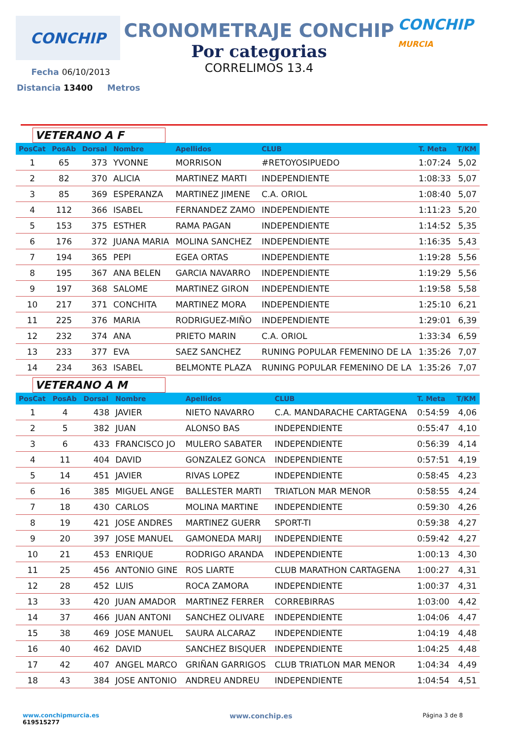CONCHIP
CRONOMETRAJE CONCHIP
Por categorias
CORRELIMOS 13.4
CONCHIP MURCIA
Fecha 06/10/2013
Distancia 13400 Metros
VETERANO A F
| PosCat | PosAb | Dorsal | Nombre | Apellidos | CLUB | T. Meta | T/KM |
| --- | --- | --- | --- | --- | --- | --- | --- |
| 1 | 65 | 373 | YVONNE | MORRISON | #RETOYOSIPUEDO | 1:07:24 | 5,02 |
| 2 | 82 | 370 | ALICIA | MARTINEZ MARTI | INDEPENDIENTE | 1:08:33 | 5,07 |
| 3 | 85 | 369 | ESPERANZA | MARTINEZ JIMENE | C.A. ORIOL | 1:08:40 | 5,07 |
| 4 | 112 | 366 | ISABEL | FERNANDEZ ZAMO | INDEPENDIENTE | 1:11:23 | 5,20 |
| 5 | 153 | 375 | ESTHER | RAMA PAGAN | INDEPENDIENTE | 1:14:52 | 5,35 |
| 6 | 176 | 372 | JUANA MARIA | MOLINA SANCHEZ | INDEPENDIENTE | 1:16:35 | 5,43 |
| 7 | 194 | 365 | PEPI | EGEA ORTAS | INDEPENDIENTE | 1:19:28 | 5,56 |
| 8 | 195 | 367 | ANA BELEN | GARCIA NAVARRO | INDEPENDIENTE | 1:19:29 | 5,56 |
| 9 | 197 | 368 | SALOME | MARTINEZ GIRON | INDEPENDIENTE | 1:19:58 | 5,58 |
| 10 | 217 | 371 | CONCHITA | MARTINEZ MORA | INDEPENDIENTE | 1:25:10 | 6,21 |
| 11 | 225 | 376 | MARIA | RODRIGUEZ-MIÑO | INDEPENDIENTE | 1:29:01 | 6,39 |
| 12 | 232 | 374 | ANA | PRIETO MARIN | C.A. ORIOL | 1:33:34 | 6,59 |
| 13 | 233 | 377 | EVA | SAEZ SANCHEZ | RUNING POPULAR FEMENINO DE LA | 1:35:26 | 7,07 |
| 14 | 234 | 363 | ISABEL | BELMONTE PLAZA | RUNING POPULAR FEMENINO DE LA | 1:35:26 | 7,07 |
VETERANO A M
| PosCat | PosAb | Dorsal | Nombre | Apellidos | CLUB | T. Meta | T/KM |
| --- | --- | --- | --- | --- | --- | --- | --- |
| 1 | 4 | 438 | JAVIER | NIETO NAVARRO | C.A. MANDARACHE CARTAGENA | 0:54:59 | 4,06 |
| 2 | 5 | 382 | JUAN | ALONSO BAS | INDEPENDIENTE | 0:55:47 | 4,10 |
| 3 | 6 | 433 | FRANCISCO JO | MULERO SABATER | INDEPENDIENTE | 0:56:39 | 4,14 |
| 4 | 11 | 404 | DAVID | GONZALEZ GONCA | INDEPENDIENTE | 0:57:51 | 4,19 |
| 5 | 14 | 451 | JAVIER | RIVAS LOPEZ | INDEPENDIENTE | 0:58:45 | 4,23 |
| 6 | 16 | 385 | MIGUEL ANGE | BALLESTER MARTI | TRIATLON MAR MENOR | 0:58:55 | 4,24 |
| 7 | 18 | 430 | CARLOS | MOLINA MARTINE | INDEPENDIENTE | 0:59:30 | 4,26 |
| 8 | 19 | 421 | JOSE ANDRES | MARTINEZ GUERR | SPORT-TI | 0:59:38 | 4,27 |
| 9 | 20 | 397 | JOSE MANUEL | GAMONEDA MARIJ | INDEPENDIENTE | 0:59:42 | 4,27 |
| 10 | 21 | 453 | ENRIQUE | RODRIGO ARANDA | INDEPENDIENTE | 1:00:13 | 4,30 |
| 11 | 25 | 456 | ANTONIO GINE | ROS LIARTE | CLUB MARATHON CARTAGENA | 1:00:27 | 4,31 |
| 12 | 28 | 452 | LUIS | ROCA ZAMORA | INDEPENDIENTE | 1:00:37 | 4,31 |
| 13 | 33 | 420 | JUAN AMADOR | MARTINEZ FERRER | CORREBIRRAS | 1:03:00 | 4,42 |
| 14 | 37 | 466 | JUAN ANTONI | SANCHEZ OLIVARE | INDEPENDIENTE | 1:04:06 | 4,47 |
| 15 | 38 | 469 | JOSE MANUEL | SAURA ALCARAZ | INDEPENDIENTE | 1:04:19 | 4,48 |
| 16 | 40 | 462 | DAVID | SANCHEZ BISQUER | INDEPENDIENTE | 1:04:25 | 4,48 |
| 17 | 42 | 407 | ANGEL MARCO | GRIÑAN GARRIGOS | CLUB TRIATLON MAR MENOR | 1:04:34 | 4,49 |
| 18 | 43 | 384 | JOSE ANTONIO | ANDREU ANDREU | INDEPENDIENTE | 1:04:54 | 4,51 |
www.conchipmurcia.es
619515277
www.conchip.es
Página 3 de 8